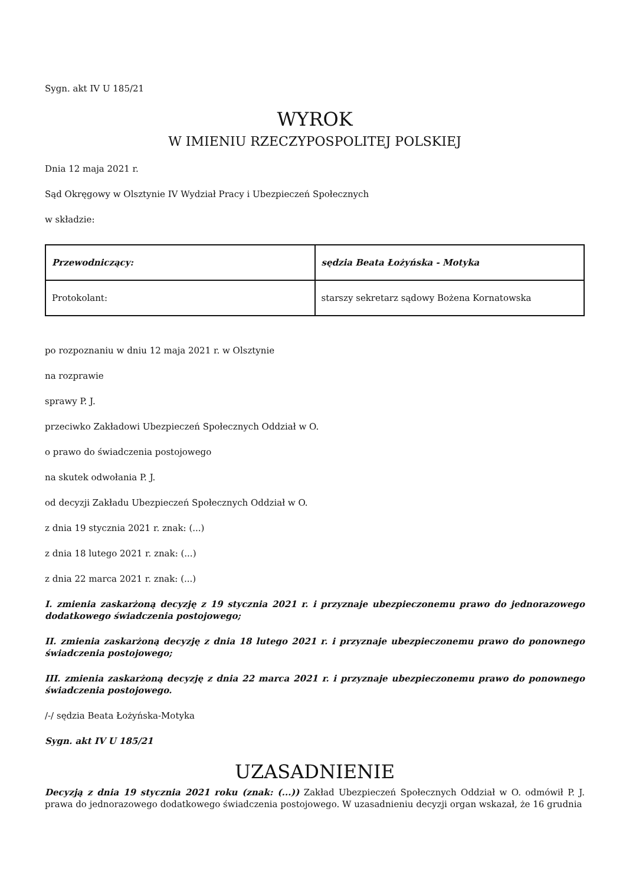Sygn. akt IV U 185/21
WYROK
W IMIENIU RZECZYPOSPOLITEJ POLSKIEJ
Dnia 12 maja 2021 r.
Sąd Okręgowy w Olsztynie IV Wydział Pracy i Ubezpieczeń Społecznych
w składzie:
| Przewodniczący: | sędzia Beata Łożyńska - Motyka |
| Protokolant: | starszy sekretarz sądowy Bożena Kornatowska |
po rozpoznaniu w dniu 12 maja 2021 r. w Olsztynie
na rozprawie
sprawy P. J.
przeciwko Zakładowi Ubezpieczeń Społecznych Oddział w O.
o prawo do świadczenia postojowego
na skutek odwołania P. J.
od decyzji Zakładu Ubezpieczeń Społecznych Oddział w O.
z dnia 19 stycznia 2021 r. znak: (...)
z dnia 18 lutego 2021 r. znak: (...)
z dnia 22 marca 2021 r. znak: (...)
I. zmienia zaskarżoną decyzję z 19 stycznia 2021 r. i przyznaje ubezpieczonemu prawo do jednorazowego dodatkowego świadczenia postojowego;
II. zmienia zaskarżoną decyzję z dnia 18 lutego 2021 r. i przyznaje ubezpieczonemu prawo do ponownego świadczenia postojowego;
III. zmienia zaskarżoną decyzję z dnia 22 marca 2021 r. i przyznaje ubezpieczonemu prawo do ponownego świadczenia postojowego.
/-/ sędzia Beata Łożyńska-Motyka
Sygn. akt IV U 185/21
UZASADNIENIE
Decyzją z dnia 19 stycznia 2021 roku (znak: (...)) Zakład Ubezpieczeń Społecznych Oddział w O. odmówił P. J. prawa do jednorazowego dodatkowego świadczenia postojowego. W uzasadnieniu decyzji organ wskazał, że 16 grudnia